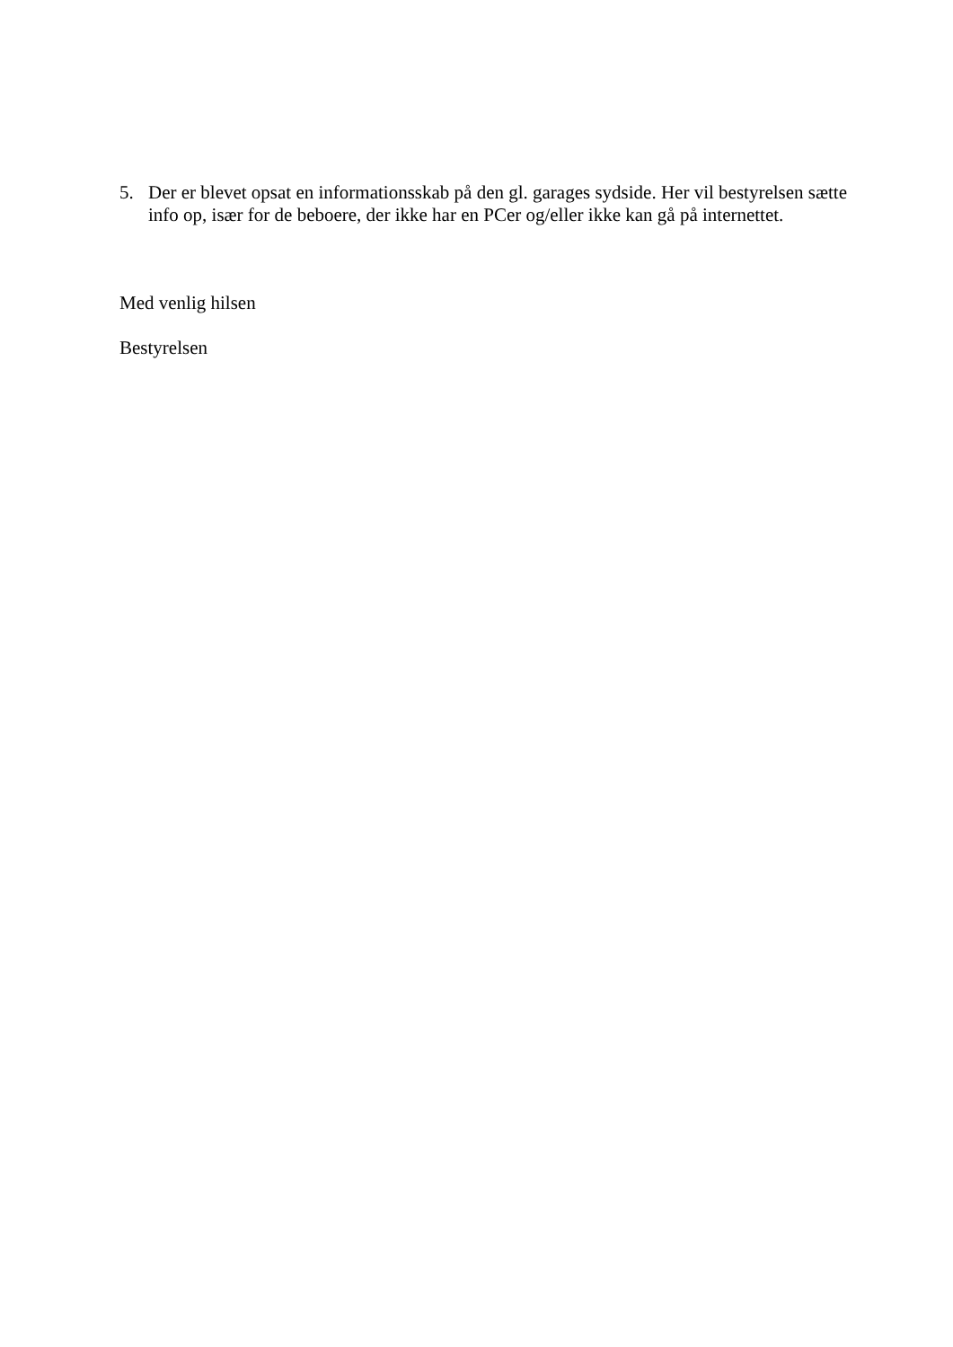5. Der er blevet opsat en informationsskab på den gl. garages sydside. Her vil bestyrelsen sætte info op, især for de beboere, der ikke har en PCer og/eller ikke kan gå på internettet.
Med venlig hilsen
Bestyrelsen